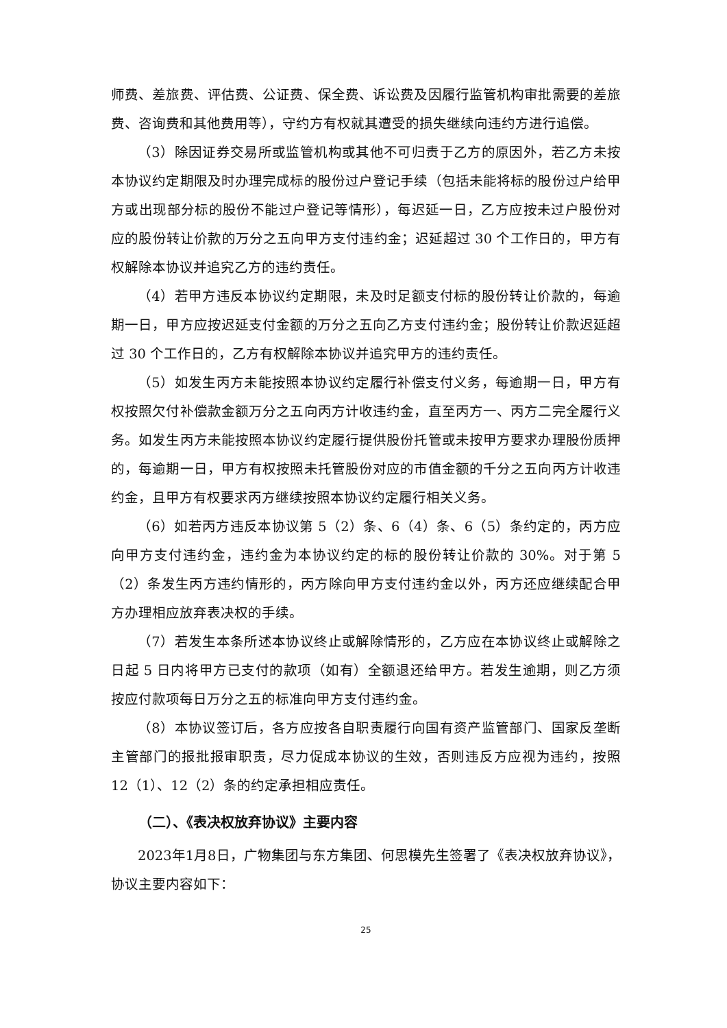师费、差旅费、评估费、公证费、保全费、诉讼费及因履行监管机构审批需要的差旅费、咨询费和其他费用等），守约方有权就其遭受的损失继续向违约方进行追偿。
（3）除因证券交易所或监管机构或其他不可归责于乙方的原因外，若乙方未按本协议约定期限及时办理完成标的股份过户登记手续（包括未能将标的股份过户给甲方或出现部分标的股份不能过户登记等情形），每迟延一日，乙方应按未过户股份对应的股份转让价款的万分之五向甲方支付违约金；迟延超过 30 个工作日的，甲方有权解除本协议并追究乙方的违约责任。
（4）若甲方违反本协议约定期限，未及时足额支付标的股份转让价款的，每逾期一日，甲方应按迟延支付金额的万分之五向乙方支付违约金；股份转让价款迟延超过 30 个工作日的，乙方有权解除本协议并追究甲方的违约责任。
（5）如发生丙方未能按照本协议约定履行补偿支付义务，每逾期一日，甲方有权按照欠付补偿款金额万分之五向丙方计收违约金，直至丙方一、丙方二完全履行义务。如发生丙方未能按照本协议约定履行提供股份托管或未按甲方要求办理股份质押的，每逾期一日，甲方有权按照未托管股份对应的市值金额的千分之五向丙方计收违约金，且甲方有权要求丙方继续按照本协议约定履行相关义务。
（6）如若丙方违反本协议第 5（2）条、6（4）条、6（5）条约定的，丙方应向甲方支付违约金，违约金为本协议约定的标的股份转让价款的 30%。对于第 5（2）条发生丙方违约情形的，丙方除向甲方支付违约金以外，丙方还应继续配合甲方办理相应放弃表决权的手续。
（7）若发生本条所述本协议终止或解除情形的，乙方应在本协议终止或解除之日起 5 日内将甲方已支付的款项（如有）全额退还给甲方。若发生逾期，则乙方须按应付款项每日万分之五的标准向甲方支付违约金。
（8）本协议签订后，各方应按各自职责履行向国有资产监管部门、国家反垄断主管部门的报批报审职责，尽力促成本协议的生效，否则违反方应视为违约，按照 12（1）、12（2）条的约定承担相应责任。
（二）、《表决权放弃协议》主要内容
2023年1月8日，广物集团与东方集团、何思模先生签署了《表决权放弃协议》，协议主要内容如下：
25